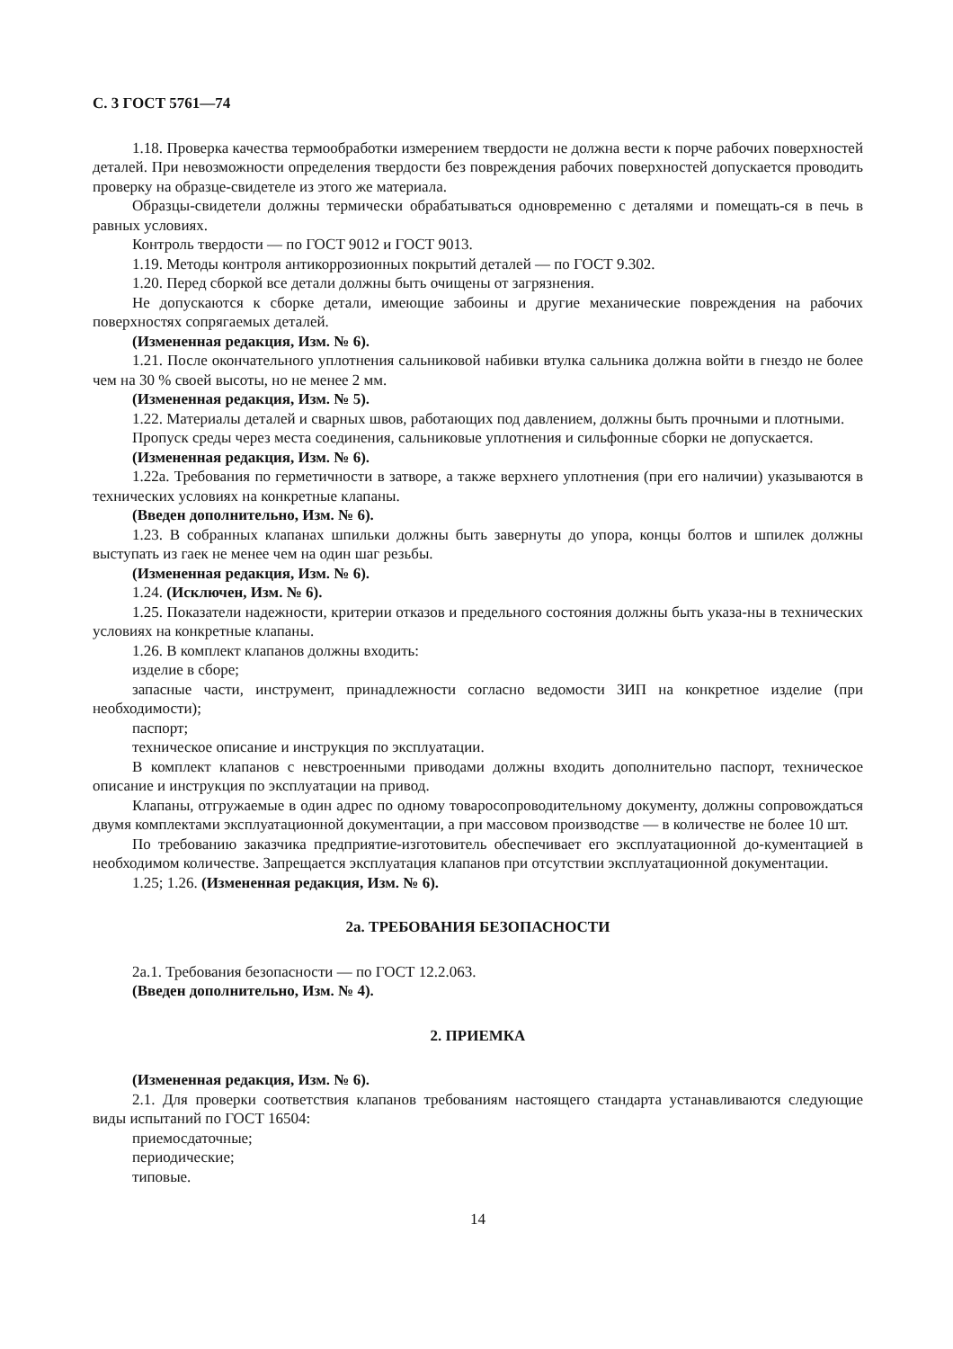С. 3 ГОСТ 5761—74
1.18. Проверка качества термообработки измерением твердости не должна вести к порче рабочих поверхностей деталей. При невозможности определения твердости без повреждения рабочих поверхностей допускается проводить проверку на образце-свидетеле из этого же материала.
Образцы-свидетели должны термически обрабатываться одновременно с деталями и помещать-ся в печь в равных условиях.
Контроль твердости — по ГОСТ 9012 и ГОСТ 9013.
1.19. Методы контроля антикоррозионных покрытий деталей — по ГОСТ 9.302.
1.20. Перед сборкой все детали должны быть очищены от загрязнения.
Не допускаются к сборке детали, имеющие забоины и другие механические повреждения на рабочих поверхностях сопрягаемых деталей.
(Измененная редакция, Изм. № 6).
1.21. После окончательного уплотнения сальниковой набивки втулка сальника должна войти в гнездо не более чем на 30 % своей высоты, но не менее 2 мм.
(Измененная редакция, Изм. № 5).
1.22. Материалы деталей и сварных швов, работающих под давлением, должны быть прочными и плотными.
Пропуск среды через места соединения, сальниковые уплотнения и сильфонные сборки не допускается.
(Измененная редакция, Изм. № 6).
1.22а. Требования по герметичности в затворе, а также верхнего уплотнения (при его наличии) указываются в технических условиях на конкретные клапаны.
(Введен дополнительно, Изм. № 6).
1.23. В собранных клапанах шпильки должны быть завернуты до упора, концы болтов и шпилек должны выступать из гаек не менее чем на один шаг резьбы.
(Измененная редакция, Изм. № 6).
1.24. (Исключен, Изм. № 6).
1.25. Показатели надежности, критерии отказов и предельного состояния должны быть указа-ны в технических условиях на конкретные клапаны.
1.26. В комплект клапанов должны входить:
изделие в сборе;
запасные части, инструмент, принадлежности согласно ведомости ЗИП на конкретное изделие (при необходимости);
паспорт;
техническое описание и инструкция по эксплуатации.
В комплект клапанов с невстроенными приводами должны входить дополнительно паспорт, техническое описание и инструкция по эксплуатации на привод.
Клапаны, отгружаемые в один адрес по одному товаросопроводительному документу, должны сопровождаться двумя комплектами эксплуатационной документации, а при массовом производстве — в количестве не более 10 шт.
По требованию заказчика предприятие-изготовитель обеспечивает его эксплуатационной до-кументацией в необходимом количестве. Запрещается эксплуатация клапанов при отсутствии эксплуатационной документации.
1.25; 1.26. (Измененная редакция, Изм. № 6).
2а. ТРЕБОВАНИЯ БЕЗОПАСНОСТИ
2а.1. Требования безопасности — по ГОСТ 12.2.063.
(Введен дополнительно, Изм. № 4).
2. ПРИЕМКА
(Измененная редакция, Изм. № 6).
2.1. Для проверки соответствия клапанов требованиям настоящего стандарта устанавливаются следующие виды испытаний по ГОСТ 16504:
приемосдаточные;
периодические;
типовые.
14